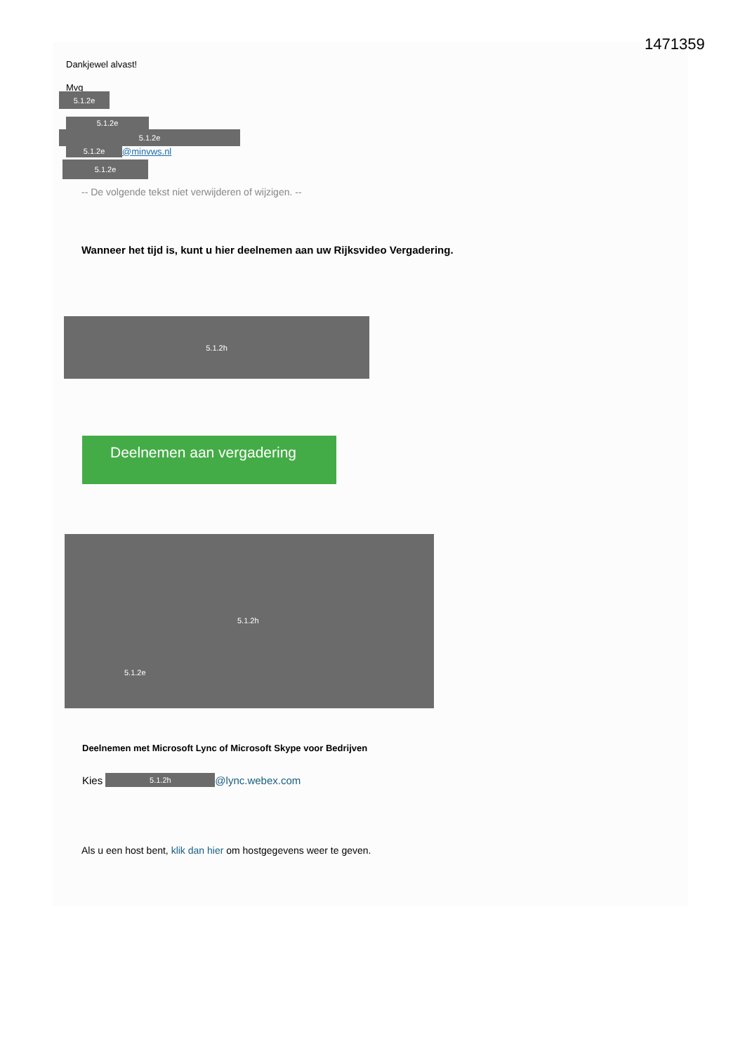1471359
Dankjewel alvast!
Mvg
5.1.2e
5.1.2e
5.1.2e
5.1.2e @minvws.nl
5.1.2e
-- De volgende tekst niet verwijderen of wijzigen. --
Wanneer het tijd is, kunt u hier deelnemen aan uw Rijksvideo Vergadering.
5.1.2h
Deelnemen aan vergadering
5.1.2h
5.1.2e
Deelnemen met Microsoft Lync of Microsoft Skype voor Bedrijven
Kies 5.1.2h @lync.webex.com
Als u een host bent, klik dan hier om hostgegevens weer te geven.